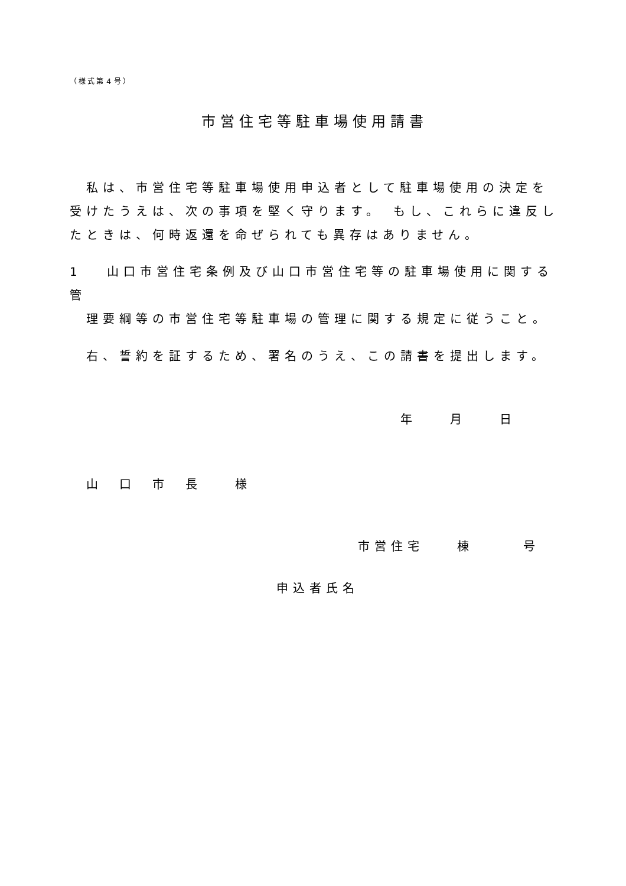（様式第４号）
市営住宅等駐車場使用請書
　私は、市営住宅等駐車場使用申込者として駐車場使用の決定を受けたうえは、次の事項を堅く守ります。　もし、これらに違反したときは、何時返還を命ぜられても異存はありません。
1　 山口市営住宅条例及び山口市営住宅等の駐車場使用に関する管
　理要綱等の市営住宅等駐車場の管理に関する規定に従うこと。
　右、誓約を証するため、署名のうえ、この請書を提出します。
年　　月　　日
　山　口　市　長　　様
市営住宅　　棟　　　号
申込者氏名